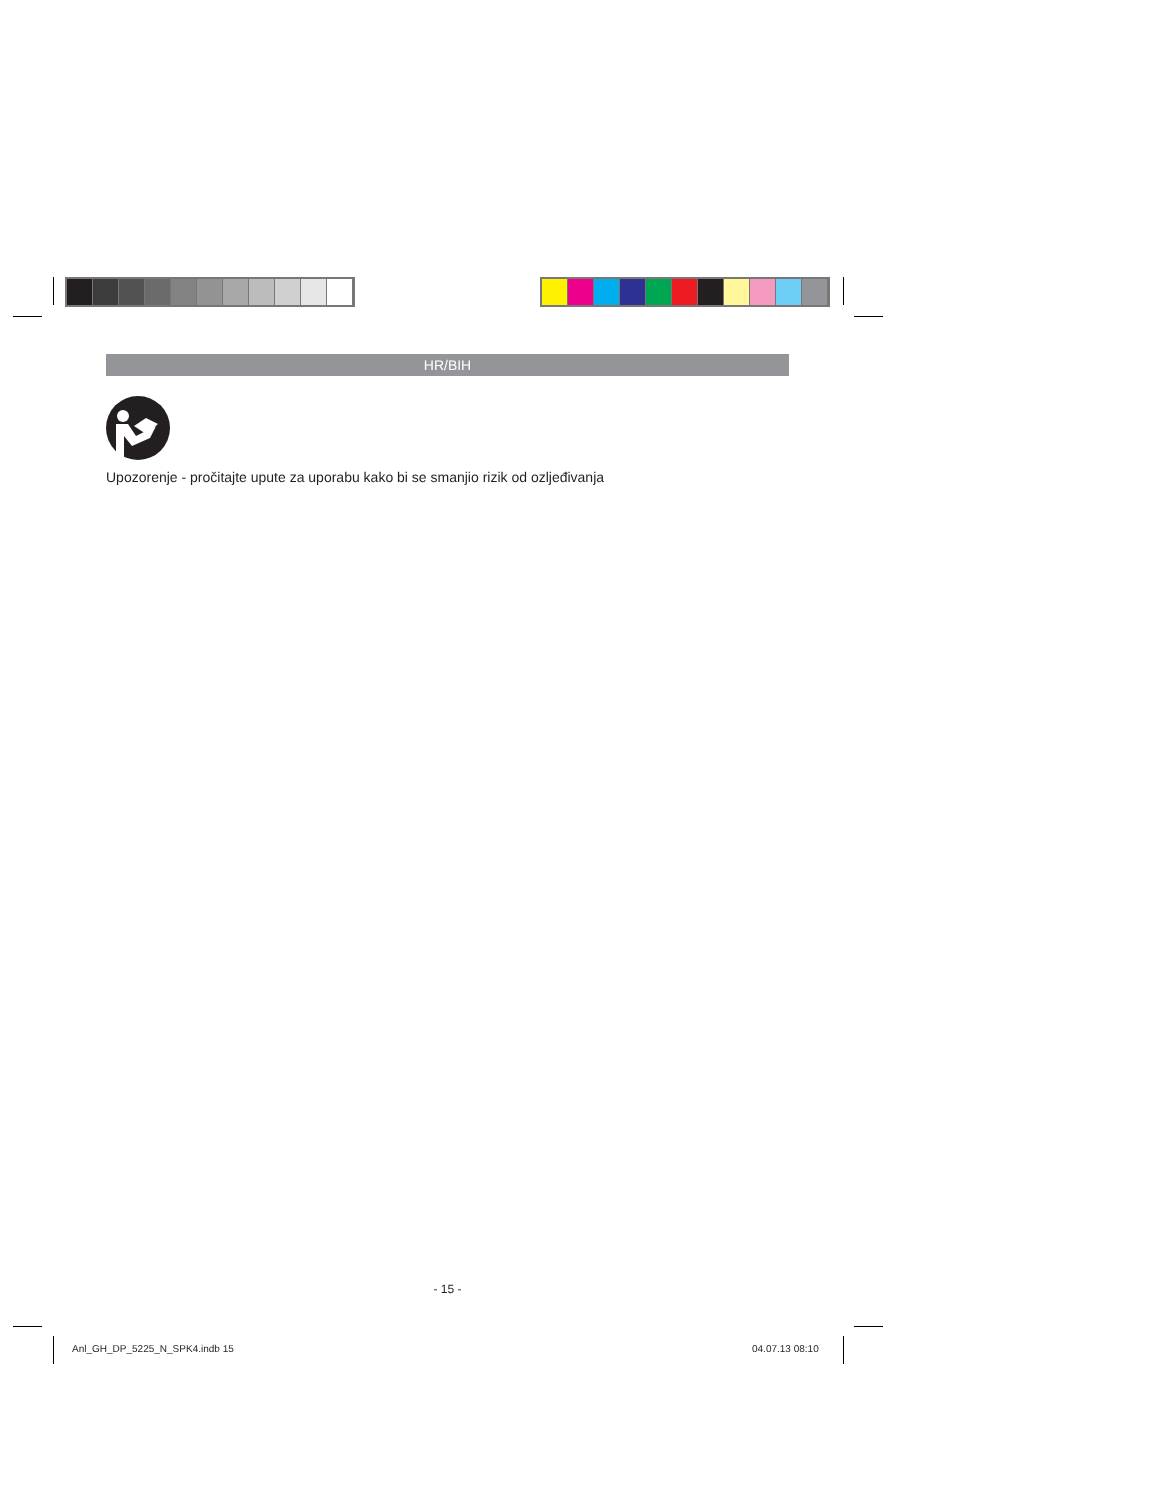HR/BIH
Upozorenje - pročitajte upute za uporabu kako bi se smanjio rizik od ozljeđivanja
- 15 -
Anl_GH_DP_5225_N_SPK4.indb 15 04.07.13 08:10